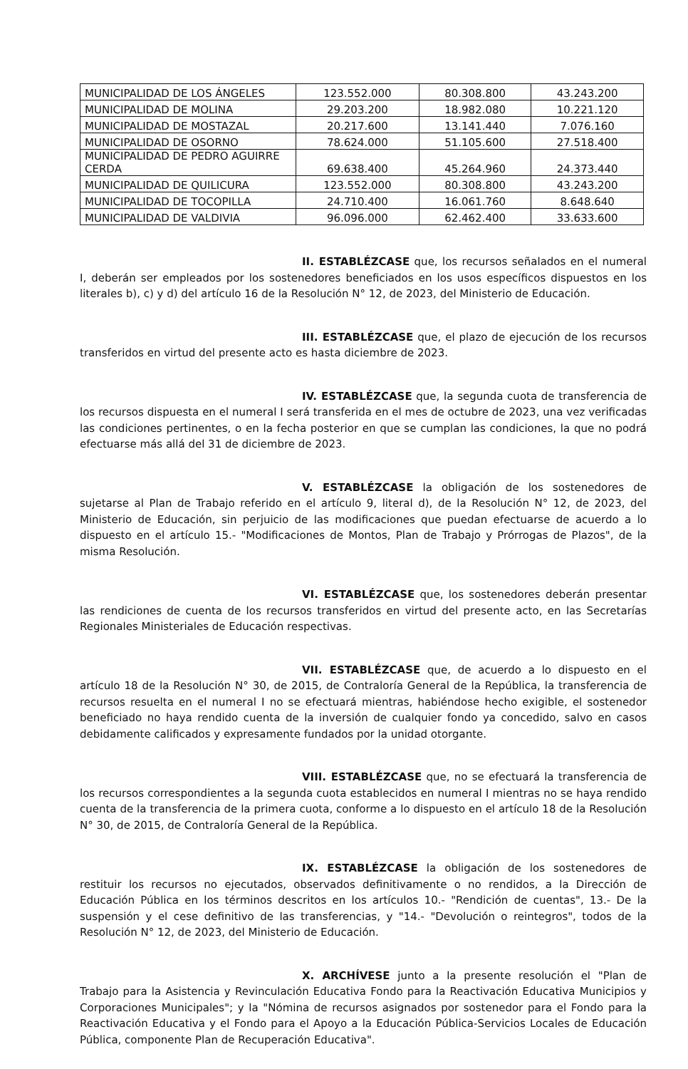| MUNICIPALIDAD DE LOS ÁNGELES | 123.552.000 | 80.308.800 | 43.243.200 |
| MUNICIPALIDAD DE MOLINA | 29.203.200 | 18.982.080 | 10.221.120 |
| MUNICIPALIDAD DE MOSTAZAL | 20.217.600 | 13.141.440 | 7.076.160 |
| MUNICIPALIDAD DE OSORNO | 78.624.000 | 51.105.600 | 27.518.400 |
| MUNICIPALIDAD DE PEDRO AGUIRRE CERDA | 69.638.400 | 45.264.960 | 24.373.440 |
| MUNICIPALIDAD DE QUILICURA | 123.552.000 | 80.308.800 | 43.243.200 |
| MUNICIPALIDAD DE TOCOPILLA | 24.710.400 | 16.061.760 | 8.648.640 |
| MUNICIPALIDAD DE VALDIVIA | 96.096.000 | 62.462.400 | 33.633.600 |
II. ESTABLÉZCASE que, los recursos señalados en el numeral I, deberán ser empleados por los sostenedores beneficiados en los usos específicos dispuestos en los literales b), c) y d) del artículo 16 de la Resolución N° 12, de 2023, del Ministerio de Educación.
III. ESTABLÉZCASE que, el plazo de ejecución de los recursos transferidos en virtud del presente acto es hasta diciembre de 2023.
IV. ESTABLÉZCASE que, la segunda cuota de transferencia de los recursos dispuesta en el numeral I será transferida en el mes de octubre de 2023, una vez verificadas las condiciones pertinentes, o en la fecha posterior en que se cumplan las condiciones, la que no podrá efectuarse más allá del 31 de diciembre de 2023.
V. ESTABLÉZCASE la obligación de los sostenedores de sujetarse al Plan de Trabajo referido en el artículo 9, literal d), de la Resolución N° 12, de 2023, del Ministerio de Educación, sin perjuicio de las modificaciones que puedan efectuarse de acuerdo a lo dispuesto en el artículo 15.- "Modificaciones de Montos, Plan de Trabajo y Prórrogas de Plazos", de la misma Resolución.
VI. ESTABLÉZCASE que, los sostenedores deberán presentar las rendiciones de cuenta de los recursos transferidos en virtud del presente acto, en las Secretarías Regionales Ministeriales de Educación respectivas.
VII. ESTABLÉZCASE que, de acuerdo a lo dispuesto en el artículo 18 de la Resolución N° 30, de 2015, de Contraloría General de la República, la transferencia de recursos resuelta en el numeral I no se efectuará mientras, habiéndose hecho exigible, el sostenedor beneficiado no haya rendido cuenta de la inversión de cualquier fondo ya concedido, salvo en casos debidamente calificados y expresamente fundados por la unidad otorgante.
VIII. ESTABLÉZCASE que, no se efectuará la transferencia de los recursos correspondientes a la segunda cuota establecidos en numeral I mientras no se haya rendido cuenta de la transferencia de la primera cuota, conforme a lo dispuesto en el artículo 18 de la Resolución N° 30, de 2015, de Contraloría General de la República.
IX. ESTABLÉZCASE la obligación de los sostenedores de restituir los recursos no ejecutados, observados definitivamente o no rendidos, a la Dirección de Educación Pública en los términos descritos en los artículos 10.- "Rendición de cuentas", 13.- De la suspensión y el cese definitivo de las transferencias, y "14.- "Devolución o reintegros", todos de la Resolución N° 12, de 2023, del Ministerio de Educación.
X. ARCHÍVESE junto a la presente resolución el "Plan de Trabajo para la Asistencia y Revinculación Educativa Fondo para la Reactivación Educativa Municipios y Corporaciones Municipales"; y la "Nómina de recursos asignados por sostenedor para el Fondo para la Reactivación Educativa y el Fondo para el Apoyo a la Educación Pública-Servicios Locales de Educación Pública, componente Plan de Recuperación Educativa".